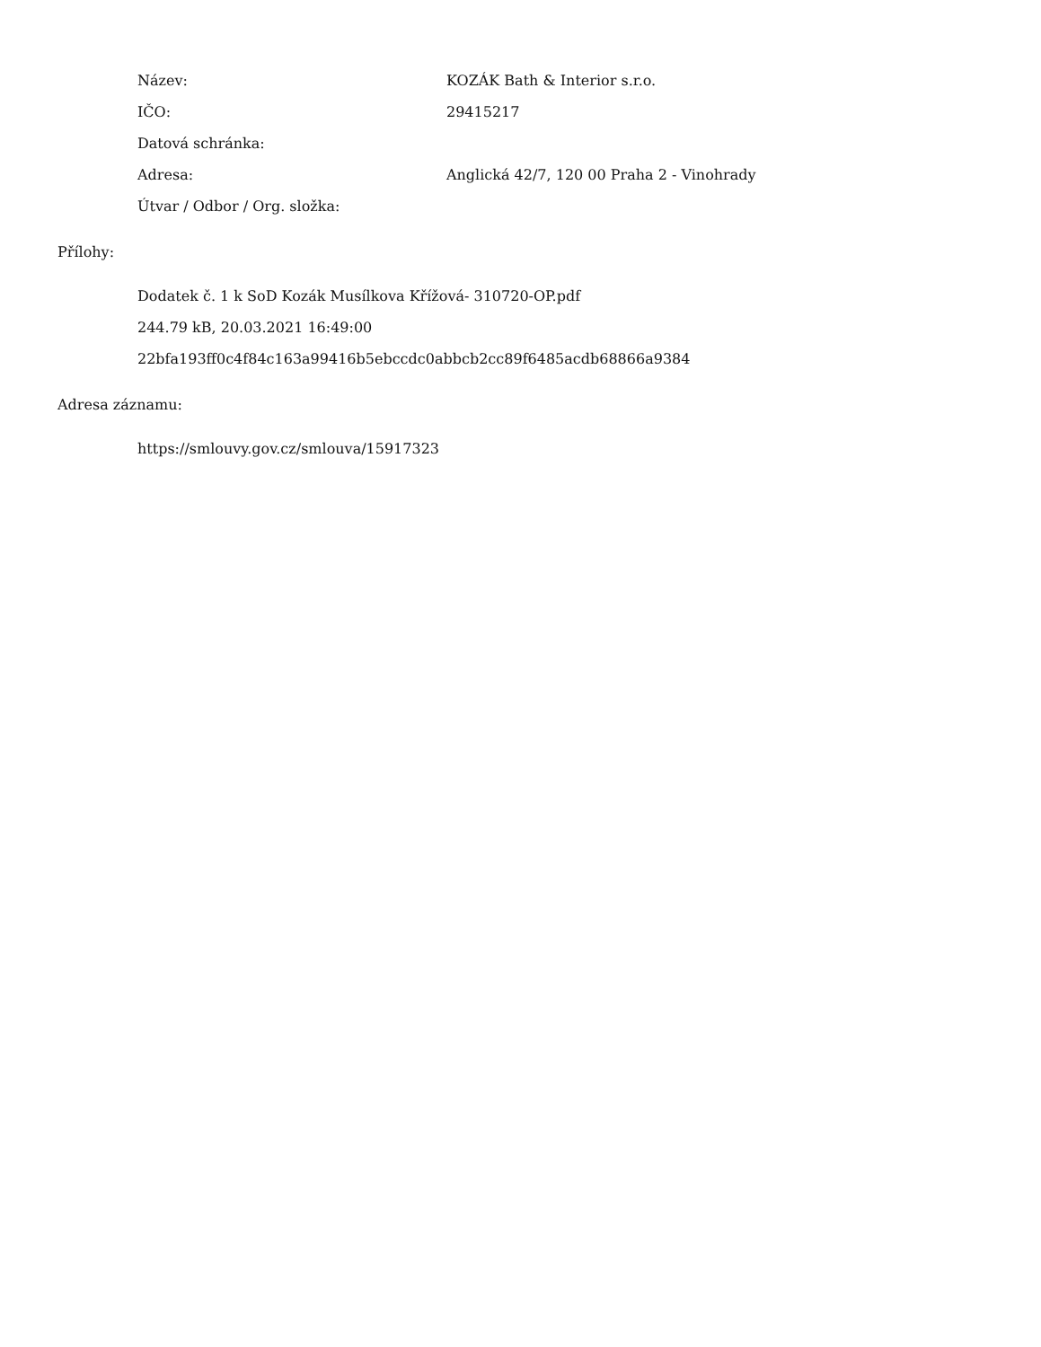Název: KOZÁK Bath & Interior s.r.o.
IČO: 29415217
Datová schránka:
Adresa: Anglická 42/7, 120 00 Praha 2 - Vinohrady
Útvar / Odbor / Org. složka:
Přílohy:
Dodatek č. 1 k SoD Kozák Musílkova Křížová- 310720-OP.pdf
244.79 kB, 20.03.2021 16:49:00
22bfa193ff0c4f84c163a99416b5ebccdc0abbcb2cc89f6485acdb68866a9384
Adresa záznamu:
https://smlouvy.gov.cz/smlouva/15917323